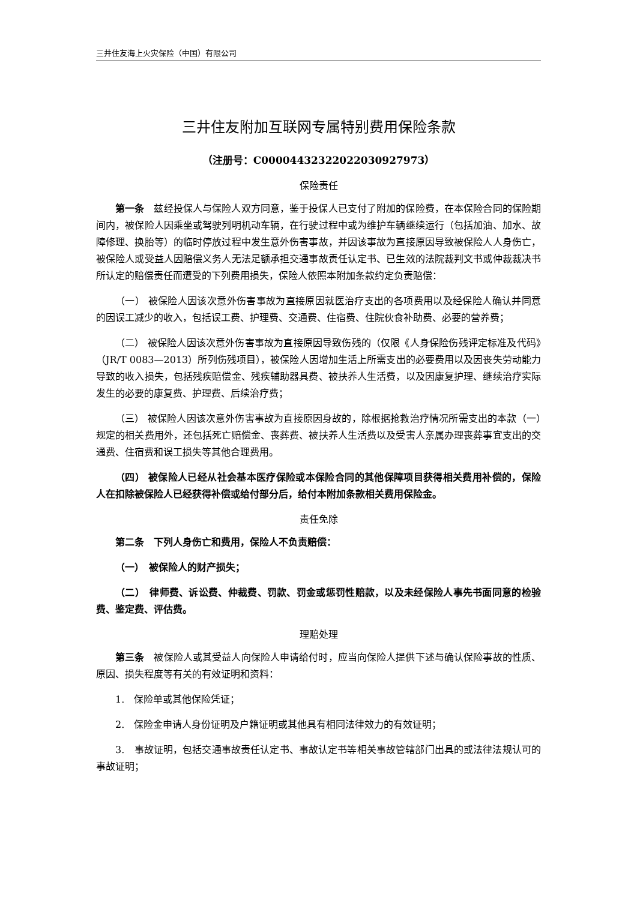三井住友海上火灾保险（中国）有限公司
三井住友附加互联网专属特别费用保险条款
（注册号：C00004432322022030927973）
保险责任
第一条　兹经投保人与保险人双方同意，鉴于投保人已支付了附加的保险费，在本保险合同的保险期间内，被保险人因乘坐或驾驶列明机动车辆，在行驶过程中或为维护车辆继续运行（包括加油、加水、故障修理、换胎等）的临时停放过程中发生意外伤害事故，并因该事故为直接原因导致被保险人人身伤亡，被保险人或受益人因赔偿义务人无法足额承担交通事故责任认定书、已生效的法院裁判文书或仲裁裁决书所认定的赔偿责任而遭受的下列费用损失，保险人依照本附加条款约定负责赔偿：
（一） 被保险人因该次意外伤害事故为直接原因就医治疗支出的各项费用以及经保险人确认并同意的因误工减少的收入，包括误工费、护理费、交通费、住宿费、住院伙食补助费、必要的营养费；
（二） 被保险人因该次意外伤害事故为直接原因导致伤残的（仅限《人身保险伤残评定标准及代码》（JR/T 0083—2013）所列伤残项目），被保险人因增加生活上所需支出的必要费用以及因丧失劳动能力导致的收入损失，包括残疾赔偿金、残疾辅助器具费、被扶养人生活费，以及因康复护理、继续治疗实际发生的必要的康复费、护理费、后续治疗费；
（三） 被保险人因该次意外伤害事故为直接原因身故的，除根据抢救治疗情况所需支出的本款（一）规定的相关费用外，还包括死亡赔偿金、丧葬费、被扶养人生活费以及受害人亲属办理丧葬事宜支出的交通费、住宿费和误工损失等其他合理费用。
（四） 被保险人已经从社会基本医疗保险或本保险合同的其他保障项目获得相关费用补偿的，保险人在扣除被保险人已经获得补偿或给付部分后，给付本附加条款相关费用保险金。
责任免除
第二条　下列人身伤亡和费用，保险人不负责赔偿：
（一）　被保险人的财产损失；
（二）　律师费、诉讼费、仲裁费、罚款、罚金或惩罚性赔款，以及未经保险人事先书面同意的检验费、鉴定费、评估费。
理赔处理
第三条　被保险人或其受益人向保险人申请给付时，应当向保险人提供下述与确认保险事故的性质、原因、损失程度等有关的有效证明和资料：
1.　保险单或其他保险凭证；
2.　保险金申请人身份证明及户籍证明或其他具有相同法律效力的有效证明；
3.　事故证明，包括交通事故责任认定书、事故认定书等相关事故管辖部门出具的或法律法规认可的事故证明；